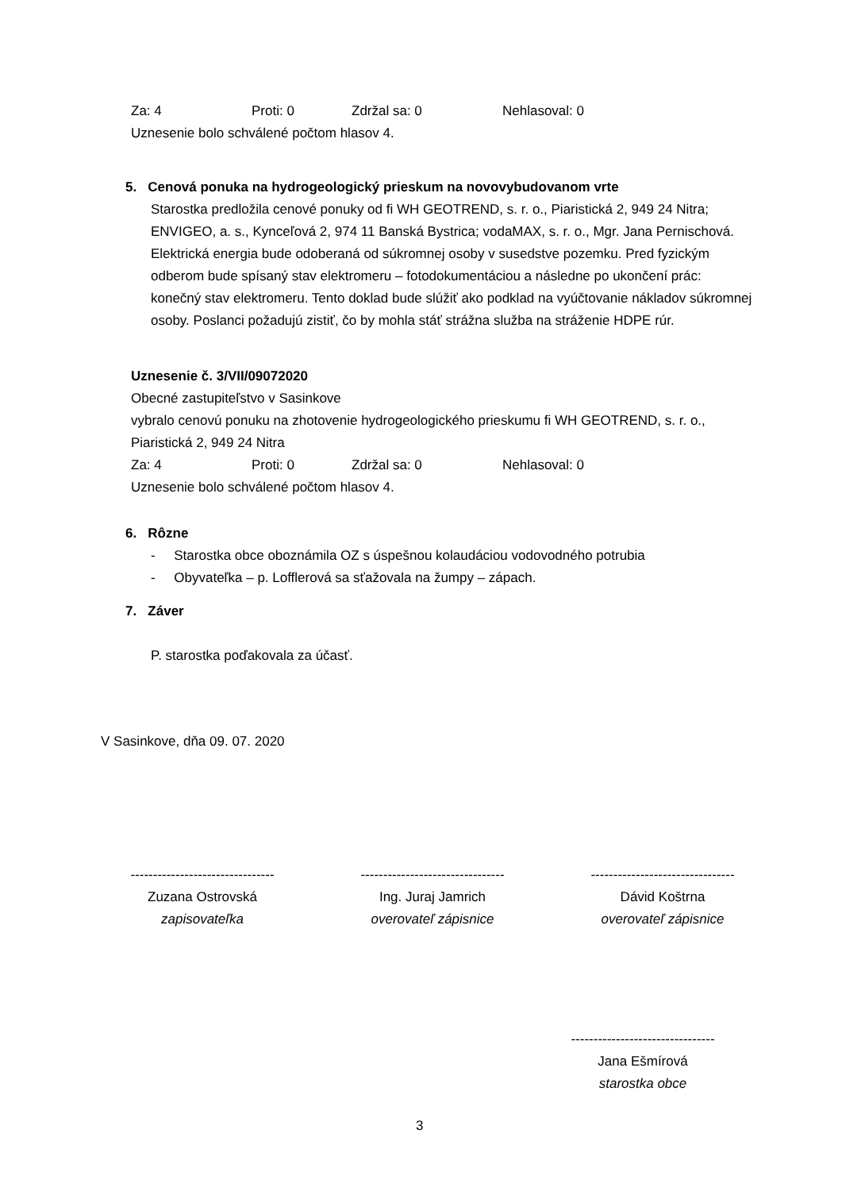Za: 4 Proti: 0 Zdržal sa: 0 Nehlasoval: 0
Uznesenie bolo schválené počtom hlasov 4.
5. Cenová ponuka na hydrogeologický prieskum na novovybudovanom vrte
Starostka predložila cenové ponuky od fi WH GEOTREND, s. r. o., Piaristická 2, 949 24 Nitra; ENVIGEO, a. s., Kynceľová 2, 974 11 Banská Bystrica; vodaMAX, s. r. o., Mgr. Jana Pernischová. Elektrická energia bude odoberaná od súkromnej osoby v susedstve pozemku. Pred fyzickým odberom bude spísaný stav elektromeru – fotodokumentáciou a následne po ukončení prác: konečný stav elektromeru. Tento doklad bude slúžiť ako podklad na vyúčtovanie nákladov súkromnej osoby. Poslanci požadujú zistiť, čo by mohla stáť strážna služba na stráženie HDPE rúr.
Uznesenie č. 3/VII/09072020
Obecné zastupiteľstvo v Sasinkove
vybralo cenovú ponuku na zhotovenie hydrogeologického prieskumu fi WH GEOTREND, s. r. o., Piaristická 2, 949 24 Nitra
Za: 4 Proti: 0 Zdržal sa: 0 Nehlasoval: 0
Uznesenie bolo schválené počtom hlasov 4.
6. Rôzne
- Starostka obce oboznámila OZ s úspešnou kolaudáciou vodovodného potrubia
- Obyvateľka – p. Lofflerová sa sťažovala na žumpy – zápach.
7. Záver
P. starostka poďakovala za účasť.
V Sasinkove, dňa 09. 07. 2020
--------------------------------
Zuzana Ostrovská
zapisovateľka
--------------------------------
Ing. Juraj Jamrich
overovateľ zápisnice
--------------------------------
Dávid Koštrna
overovateľ zápisnice
--------------------------------
Jana Ešmírová
starostka obce
3